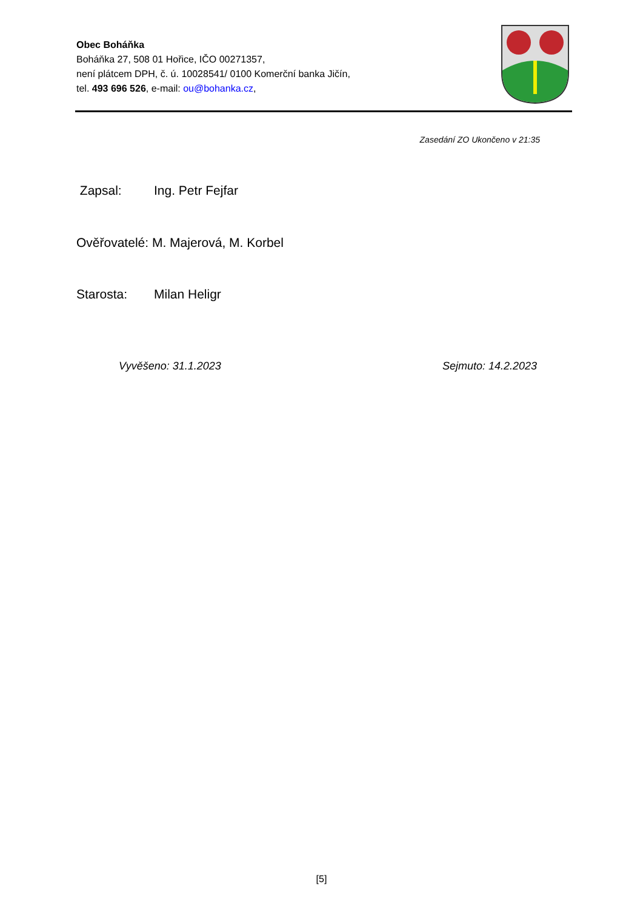Obec Boháňka
Boháňka 27, 508 01 Hořice, IČO 00271357,
není plátcem DPH, č. ú. 10028541/ 0100 Komerční banka Jičín,
tel. 493 696 526, e-mail: ou@bohanka.cz,
Zasedání ZO Ukončeno v 21:35
Zapsal: Ing. Petr Fejfar
Ověřovatelé: M. Majerová, M. Korbel
Starosta: Milan Heligr
Vyvěšeno: 31.1.2023 Sejmuto: 14.2.2023
[5]